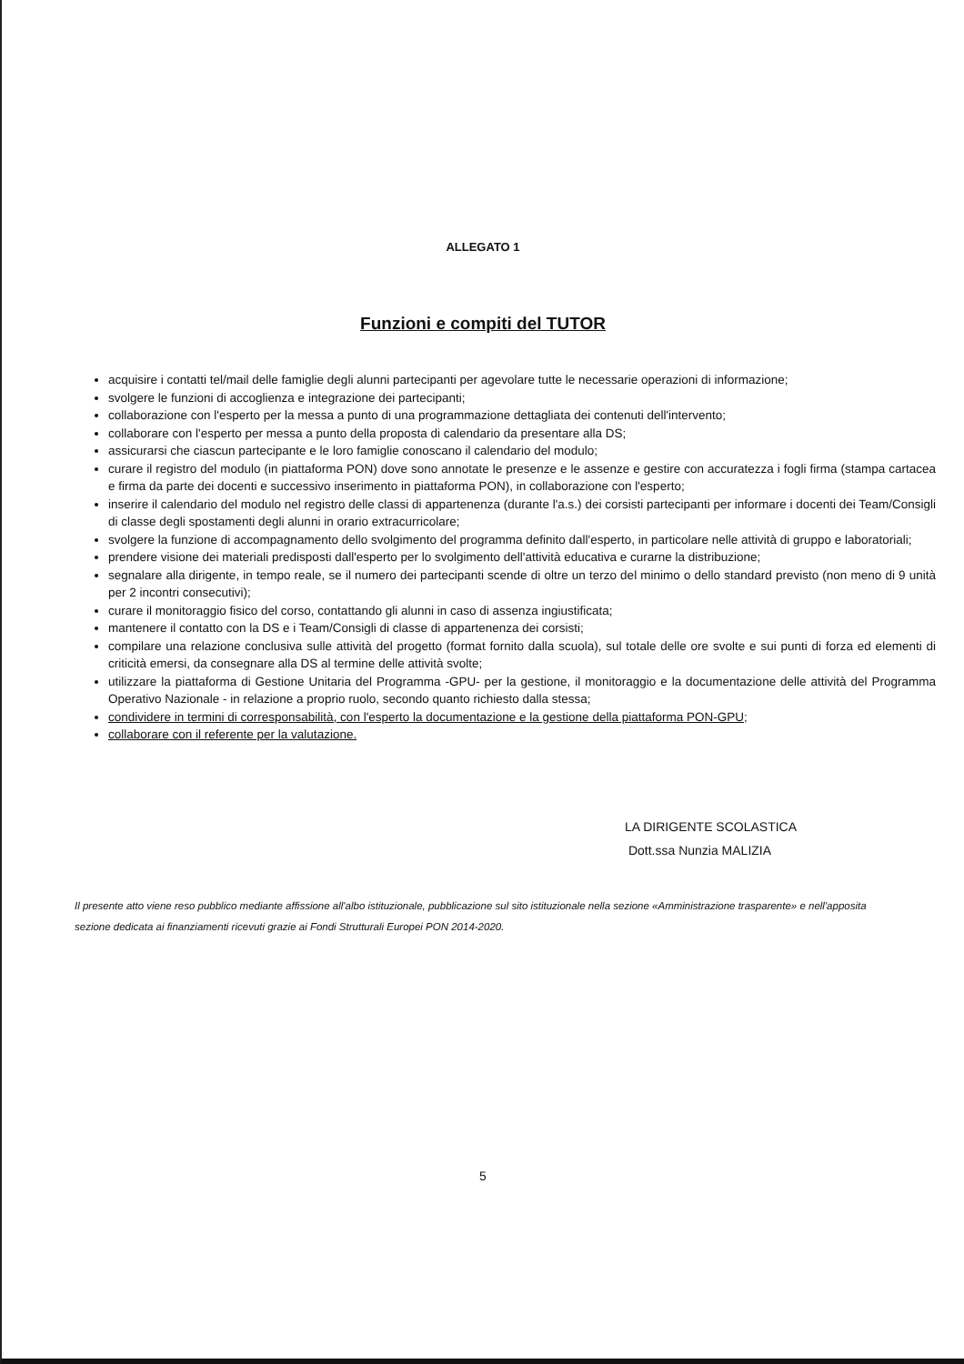ALLEGATO 1
Funzioni e compiti del TUTOR
acquisire i contatti tel/mail delle famiglie degli alunni partecipanti per agevolare tutte le necessarie operazioni di informazione;
svolgere le funzioni di accoglienza e integrazione dei partecipanti;
collaborazione con l'esperto per la messa a punto di una programmazione dettagliata dei contenuti dell'intervento;
collaborare con l'esperto per messa a punto della proposta di calendario da presentare alla DS;
assicurarsi che ciascun partecipante e le loro famiglie conoscano il calendario del modulo;
curare il registro del modulo (in piattaforma PON) dove sono annotate le presenze e le assenze e gestire con accuratezza i fogli firma (stampa cartacea e firma da parte dei docenti e successivo inserimento in piattaforma PON), in collaborazione con l'esperto;
inserire il calendario del modulo nel registro delle classi di appartenenza (durante l'a.s.) dei corsisti partecipanti per informare i docenti dei Team/Consigli di classe degli spostamenti degli alunni in orario extracurricolare;
svolgere la funzione di accompagnamento dello svolgimento del programma definito dall'esperto, in particolare nelle attività di gruppo e laboratoriali;
prendere visione dei materiali predisposti dall'esperto per lo svolgimento dell'attività educativa e curarne la distribuzione;
segnalare alla dirigente, in tempo reale, se il numero dei partecipanti scende di oltre un terzo del minimo o dello standard previsto (non meno di 9 unità per 2 incontri consecutivi);
curare il monitoraggio fisico del corso, contattando gli alunni in caso di assenza ingiustificata;
mantenere il contatto con la DS e i Team/Consigli di classe di appartenenza dei corsisti;
compilare una relazione conclusiva sulle attività del progetto (format fornito dalla scuola), sul totale delle ore svolte e sui punti di forza ed elementi di criticità emersi, da consegnare alla DS al termine delle attività svolte;
utilizzare la piattaforma di Gestione Unitaria del Programma -GPU- per la gestione, il monitoraggio e la documentazione delle attività del Programma Operativo Nazionale - in relazione a proprio ruolo, secondo quanto richiesto dalla stessa;
condividere in termini di corresponsabilità, con l'esperto la documentazione e la gestione della piattaforma PON-GPU;
collaborare con il referente per la valutazione.
LA DIRIGENTE SCOLASTICA
Dott.ssa Nunzia MALIZIA
Il presente atto viene reso pubblico mediante affissione all'albo istituzionale, pubblicazione sul sito istituzionale nella sezione «Amministrazione trasparente» e nell'apposita sezione dedicata ai finanziamenti ricevuti grazie ai Fondi Strutturali Europei PON 2014-2020.
5